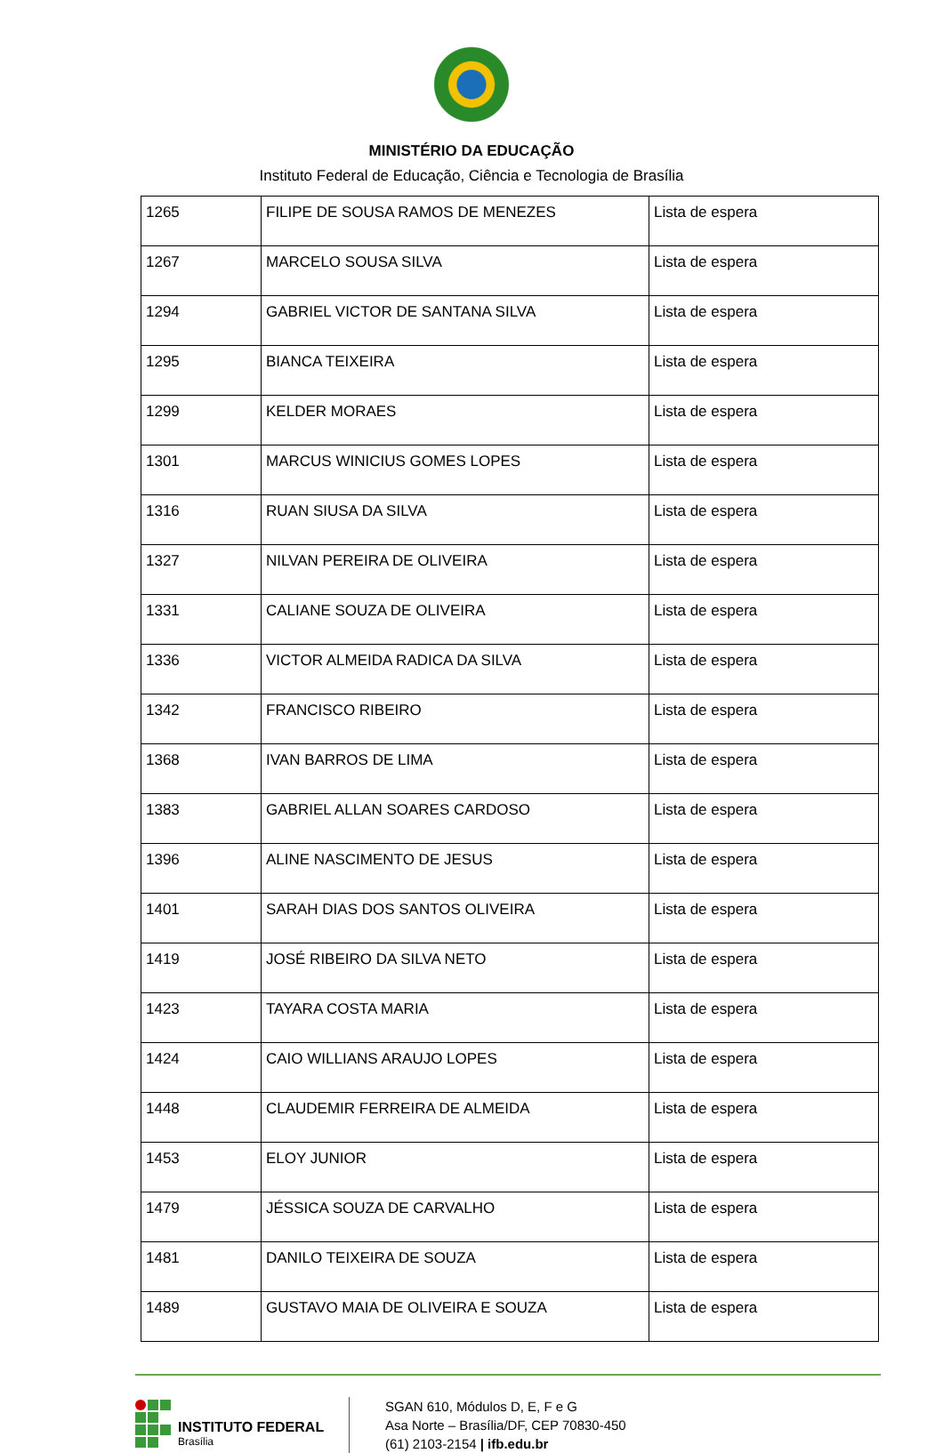MINISTÉRIO DA EDUCAÇÃO
Instituto Federal de Educação, Ciência e Tecnologia de Brasília
| 1265 | FILIPE DE SOUSA RAMOS DE MENEZES | Lista de espera |
| 1267 | MARCELO SOUSA SILVA | Lista de espera |
| 1294 | GABRIEL VICTOR DE SANTANA SILVA | Lista de espera |
| 1295 | BIANCA TEIXEIRA | Lista de espera |
| 1299 | KELDER MORAES | Lista de espera |
| 1301 | MARCUS WINICIUS GOMES LOPES | Lista de espera |
| 1316 | RUAN SIUSA DA SILVA | Lista de espera |
| 1327 | NILVAN PEREIRA DE OLIVEIRA | Lista de espera |
| 1331 | CALIANE SOUZA DE OLIVEIRA | Lista de espera |
| 1336 | VICTOR ALMEIDA RADICA DA SILVA | Lista de espera |
| 1342 | FRANCISCO RIBEIRO | Lista de espera |
| 1368 | IVAN BARROS DE LIMA | Lista de espera |
| 1383 | GABRIEL ALLAN SOARES CARDOSO | Lista de espera |
| 1396 | ALINE NASCIMENTO DE JESUS | Lista de espera |
| 1401 | SARAH DIAS DOS SANTOS OLIVEIRA | Lista de espera |
| 1419 | JOSÉ RIBEIRO DA SILVA NETO | Lista de espera |
| 1423 | TAYARA COSTA MARIA | Lista de espera |
| 1424 | CAIO WILLIANS ARAUJO LOPES | Lista de espera |
| 1448 | CLAUDEMIR FERREIRA DE ALMEIDA | Lista de espera |
| 1453 | ELOY JUNIOR | Lista de espera |
| 1479 | JÉSSICA SOUZA DE CARVALHO | Lista de espera |
| 1481 | DANILO TEIXEIRA DE SOUZA | Lista de espera |
| 1489 | GUSTAVO MAIA DE OLIVEIRA E SOUZA | Lista de espera |
INSTITUTO FEDERAL
Brasília
SGAN 610, Módulos D, E, F e G
Asa Norte – Brasília/DF, CEP 70830-450
(61) 2103-2154 | ifb.edu.br